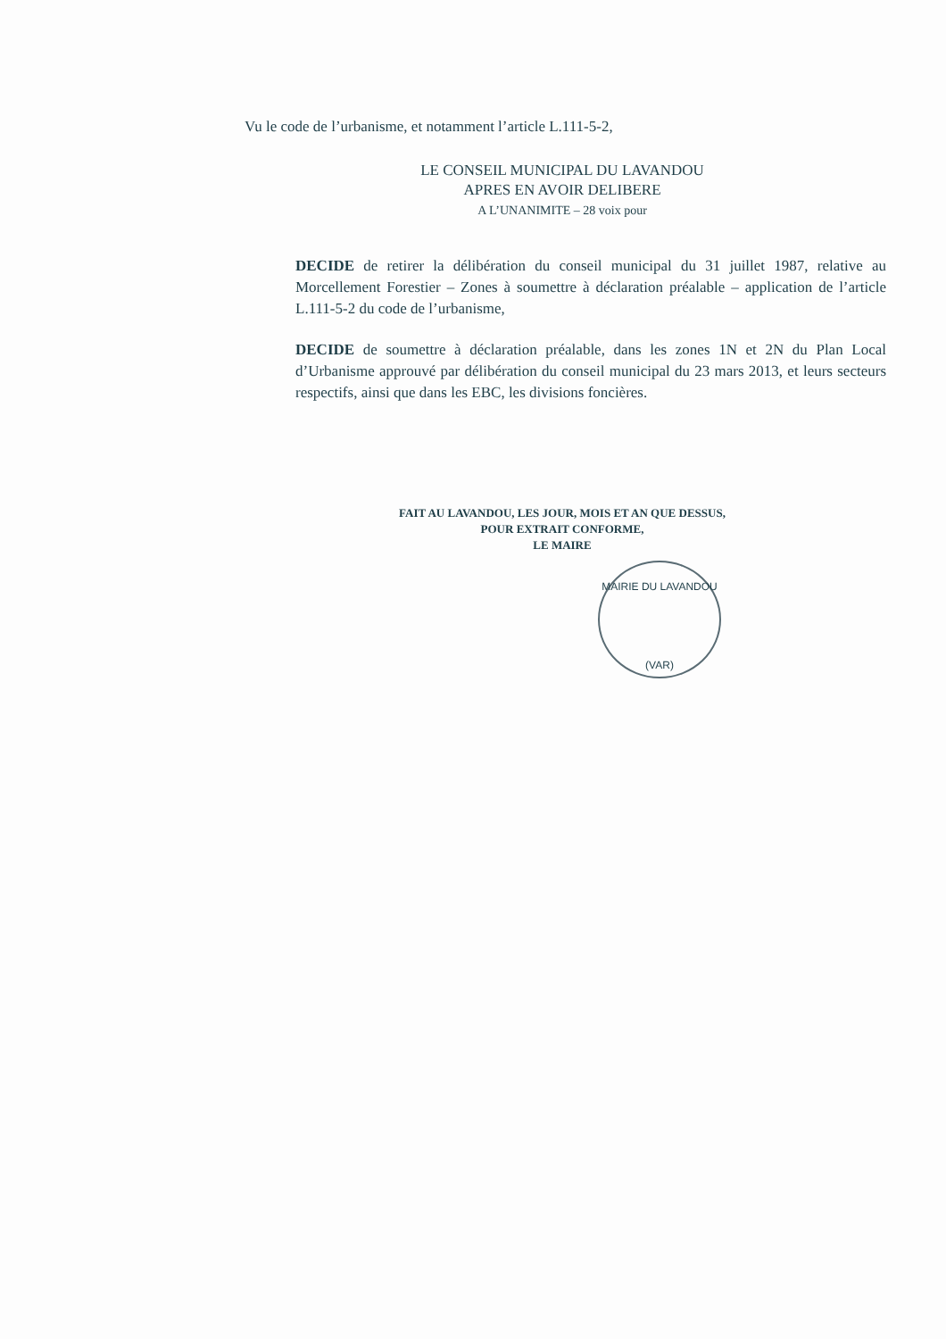Vu le code de l’urbanisme, et notamment l’article L.111-5-2,
LE CONSEIL MUNICIPAL DU LAVANDOU
APRES EN AVOIR DELIBERE
A L’UNANIMITE – 28 voix pour
DECIDE de retirer la délibération du conseil municipal du 31 juillet 1987, relative au Morcellement Forestier – Zones à soumettre à déclaration préalable – application de l’article L.111-5-2 du code de l’urbanisme,
DECIDE de soumettre à déclaration préalable, dans les zones 1N et 2N du Plan Local d’Urbanisme approuvé par délibération du conseil municipal du 23 mars 2013, et leurs secteurs respectifs, ainsi que dans les EBC, les divisions foncières.
FAIT AU LAVANDOU, LES JOUR, MOIS ET AN QUE DESSUS,
POUR EXTRAIT CONFORME,
LE MAIRE
MAIRIE DU LAVANDOU
(VAR)